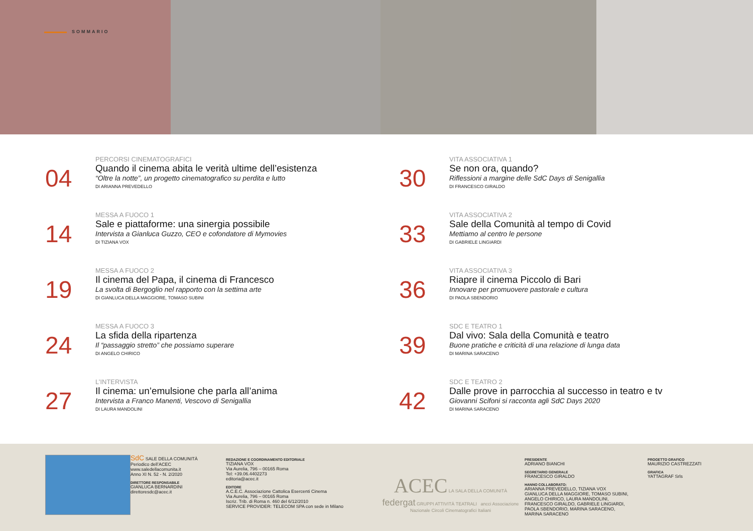SOMMARIO
04
PERCORSI CINEMATOGRAFICI
Quando il cinema abita le verità ultime dell’esistenza
“Oltre la notte”, un progetto cinematografico su perdita e lutto
DI ARIANNA PREVEDELLO
14
MESSA A FUOCO 1
Sale e piattaforme: una sinergia possibile
Intervista a Gianluca Guzzo, CEO e cofondatore di Mymovies
DI TIZIANA VOX
19
MESSA A FUOCO 2
Il cinema del Papa, il cinema di Francesco
La svolta di Bergoglio nel rapporto con la settima arte
DI GIANLUCA DELLA MAGGIORE, TOMASO SUBINI
24
MESSA A FUOCO 3
La sfida della ripartenza
Il “passaggio stretto” che possiamo superare
DI ANGELO CHIRICO
27
L’INTERVISTA
Il cinema: un’emulsione che parla all’anima
Intervista a Franco Manenti, Vescovo di Senigallia
DI LAURA MANDOLINI
30
VITA ASSOCIATIVA 1
Se non ora, quando?
Riflessioni a margine delle SdC Days di Senigallia
DI FRANCESCO GIRALDO
33
VITA ASSOCIATIVA 2
Sale della Comunità al tempo di Covid
Mettiamo al centro le persone
DI GABRIELE LINGIARDI
36
VITA ASSOCIATIVA 3
Riapre il cinema Piccolo di Bari
Innovare per promuovere pastorale e cultura
DI PAOLA SBENDORIO
39
SDC E TEATRO 1
Dal vivo: Sala della Comunità e teatro
Buone pratiche e criticità di una relazione di lunga data
DI MARINA SARACENO
42
SDC E TEATRO 2
Dalle prove in parrocchia al successo in teatro e tv
Giovanni Scifoni si racconta agli SdC Days 2020
DI MARINA SARACENO
SdC SALE DELLA COMUNITÀ
Periodico dell’ACEC
www.saledellacomunita.it
Anno XI N. 52 - N. 2/2020
DIRETTORE RESPONSABILE
GIANLUCA BERNARDINI
direttoresdc@acec.it
REDAZIONE E COORDINAMENTO EDITORIALE
TIZIANA VOX
Via Aurelia, 796 – 00165 Roma
Tel: +39.06.4402273
editoria@acec.it
EDITORE
A.C.E.C. Associazione Cattolica Esercenti Cinema
Via Aurelia, 796 – 00165 Roma
Iscriz. Trib. di Roma n. 460 del 6/12/2010
SERVICE PROVIDER: TELECOM SPA con sede in Milano
ACEC LA SALA DELLA COMUNITÀ
federgat GRUPPI ATTIVITÀ TEATRALI ancci Associazione Nazionale Circoli Cinematografici Italiani
PRESIDENTE
ADRIANO BIANCHI
SEGRETARIO GENERALE
FRANCESCO GIRALDO
HANNO COLLABORATO:
ARIANNA PREVEDELLO, TIZIANA VOX
GIANLUCA DELLA MAGGIORE, TOMASO SUBINI,
ANGELO CHIRICO, LAURA MANDOLINI,
FRANCESCO GIRALDO, GABRIELE LINGIARDI,
PAOLA SBENDORIO, MARINA SARACENO,
MARINA SARACENO
PROGETTO GRAFICO
MAURIZIO CASTREZZATI
GRAFICA
YATTAGRAF Srls